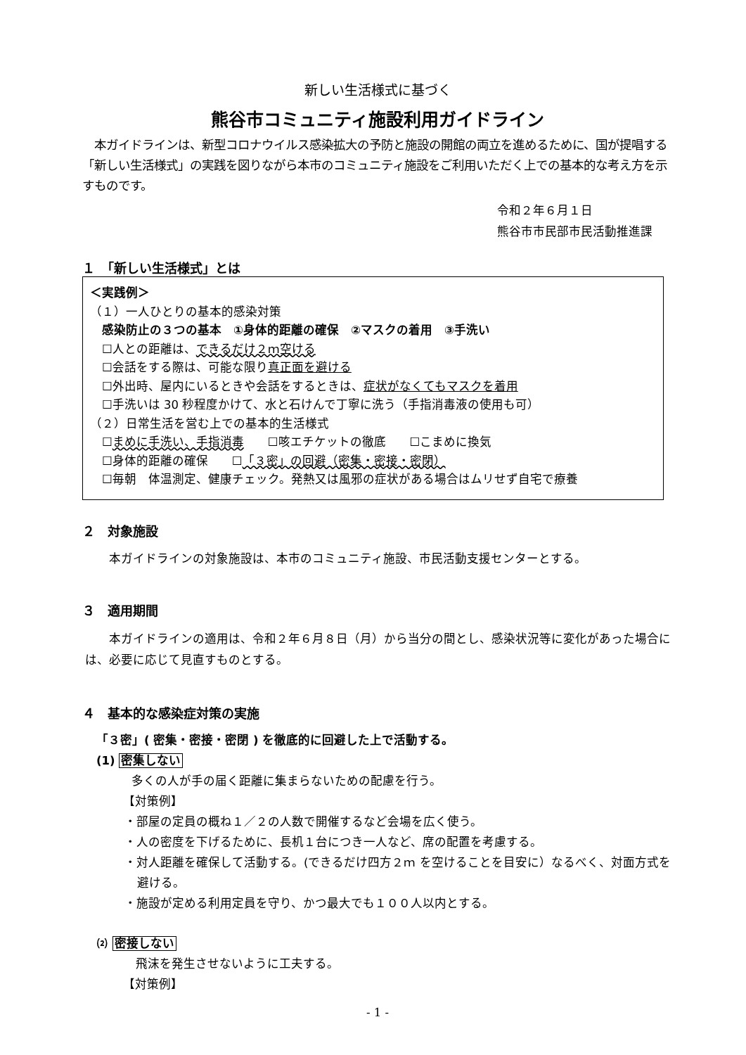新しい生活様式に基づく
熊谷市コミュニティ施設利用ガイドライン
　本ガイドラインは、新型コロナウイルス感染拡大の予防と施設の開館の両立を進めるために、国が提唱する「新しい生活様式」の実践を図りながら本市のコミュニティ施設をご利用いただく上での基本的な考え方を示すものです。
令和２年６月１日
熊谷市市民部市民活動推進課
１　「新しい生活様式」とは
＜実践例＞
（１）一人ひとりの基本的感染対策
　感染防止の３つの基本　①身体的距離の確保　②マスクの着用　③手洗い
　☐人との距離は、できるだけ２ｍ空ける
　☐会話をする際は、可能な限り真正面を避ける
　☐外出時、屋内にいるときや会話をするときは、症状がなくてもマスクを着用
　☐手洗いは 30 秒程度かけて、水と石けんで丁寧に洗う（手指消毒液の使用も可）
（２）日常生活を営む上での基本的生活様式
　☐まめに手洗い、手指消毒　　☐咳エチケットの徹底　　☐こまめに換気
　☐身体的距離の確保　　☐「３密」の回避（密集・密接・密閉）
　☐毎朝　体温測定、健康チェック。発熱又は風邪の症状がある場合はムリせず自宅で療養
２　対象施設
本ガイドラインの対象施設は、本市のコミュニティ施設、市民活動支援センターとする。
３　適用期間
　　本ガイドラインの適用は、令和２年６月８日（月）から当分の間とし、感染状況等に変化があった場合には、必要に応じて見直すものとする。
４　基本的な感染症対策の実施
「３密」( 密集・密接・密閉 ) を徹底的に回避した上で活動する。
(1) 密集しない
多くの人が手の届く距離に集まらないための配慮を行う。
【対策例】
・部屋の定員の概ね１／２の人数で開催するなど会場を広く使う。
・人の密度を下げるために、長机１台につき一人など、席の配置を考慮する。
・対人距離を確保して活動する。(できるだけ四方２ｍ を空けることを目安に）なるべく、対面方式を避ける。
・施設が定める利用定員を守り、かつ最大でも１００人以内とする。
⑵ 密接しない
飛沫を発生させないように工夫する。
【対策例】
- 1 -